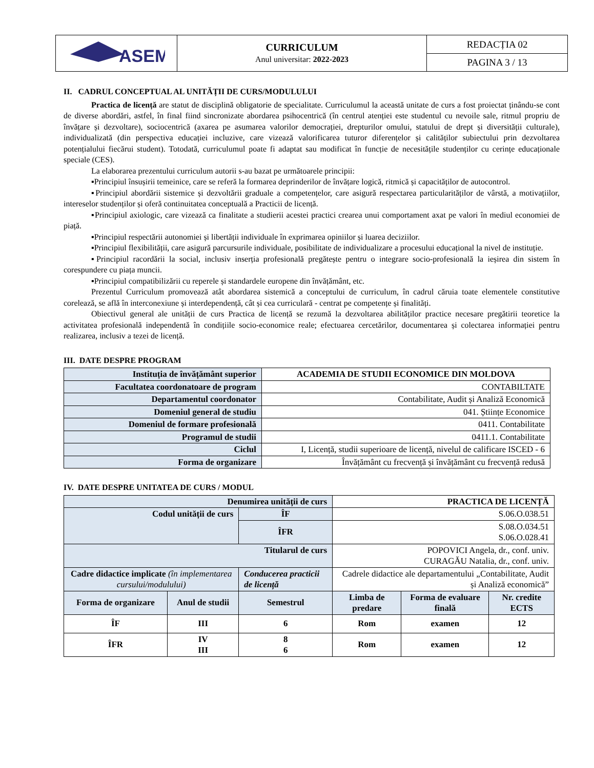| ASEM | CURRICULUM Anul universitar: 2022-2023 | REDACȚIA 02 |
| | | PAGINA 3 / 13 |
II. CADRUL CONCEPTUAL AL UNITĂȚII DE CURS/MODULULUI
Practica de licență are statut de disciplină obligatorie de specialitate. Curriculumul la această unitate de curs a fost proiectat ținându-se cont de diverse abordări, astfel, în final fiind sincronizate abordarea psihocentrică (în centrul atenției este studentul cu nevoile sale, ritmul propriu de învățare și dezvoltare), sociocentrică (axarea pe asumarea valorilor democrației, drepturilor omului, statului de drept și diversității culturale), individualizată (din perspectiva educației incluzive, care vizează valorificarea tuturor diferențelor și calităților subiectului prin dezvoltarea potențialului fiecărui student). Totodată, curriculumul poate fi adaptat sau modificat în funcție de necesitățile studenților cu cerințe educaționale speciale (CES).
La elaborarea prezentului curriculum autorii s-au bazat pe următoarele principii:
▪Principiul însușirii temeinice, care se referă la formarea deprinderilor de învățare logică, ritmică și capacităților de autocontrol.
▪Principiul abordării sistemice și dezvoltării graduale a competențelor, care asigură respectarea particularităților de vârstă, a motivațiilor, intereselor studenților și oferă continuitatea conceptuală a Practicii de licență.
▪Principiul axiologic, care vizează ca finalitate a studierii acestei practici crearea unui comportament axat pe valori în mediul economiei de piață.
▪Principiul respectării autonomiei și libertății individuale în exprimarea opiniilor și luarea deciziilor.
▪Principiul flexibilității, care asigură parcursurile individuale, posibilitate de individualizare a procesului educațional la nivel de instituție.
▪Principiul racordării la social, inclusiv inserția profesională pregătește pentru o integrare socio-profesională la ieșirea din sistem în corespundere cu piața muncii.
▪Principiul compatibilizării cu reperele și standardele europene din învățământ, etc.
Prezentul Curriculum promovează atât abordarea sistemică a conceptului de curriculum, în cadrul căruia toate elementele constitutive corelează, se află în interconexiune și interdependență, cât și cea curriculară - centrat pe competențe și finalități.
Obiectivul general ale unității de curs Practica de licență se rezumă la dezvoltarea abilităților practice necesare pregătirii teoretice la activitatea profesională independentă în condițiile socio-economice reale; efectuarea cercetărilor, documentarea și colectarea informației pentru realizarea, inclusiv a tezei de licență.
III. DATE DESPRE PROGRAM
| Instituția de învățământ superior | ACADEMIA DE STUDII ECONOMICE DIN MOLDOVA |
| Facultatea coordonatoare de program | CONTABILTATE |
| Departamentul coordonator | Contabilitate, Audit și Analiză Economică |
| Domeniul general de studiu | 041. Științe Economice |
| Domeniul de formare profesională | 0411. Contabilitate |
| Programul de studii | 0411.1. Contabilitate |
| Ciclul | I, Licență, studii superioare de licență, nivelul de calificare ISCED - 6 |
| Forma de organizare | Învățământ cu frecvență și învățământ cu frecvență redusă |
IV. DATE DESPRE UNITATEA DE CURS / MODUL
| Denumirea unității de curs | | | | PRACTICA DE LICENȚĂ | | |
| Codul unității de curs | | | ÎF | S.06.O.038.51 | | |
| | | | ÎFR | S.08.O.034.51 S.06.O.028.41 | | |
| Titularul de curs | | | | POPOVICI Angela, dr., conf. univ. CURAGĂU Natalia, dr., conf. univ. | | |
| Cadre didactice implicate (în implementarea cursului/modulului) | | Conducerea practicii de licență | | Cadrele didactice ale departamentului „Contabilitate, Audit și Analiză economică” | | |
| Forma de organizare | Anul de studii | Semestrul | | Limba de predare | Forma de evaluare finală | Nr. credite ECTS |
| ÎF | III | 6 | | Rom | examen | 12 |
| ÎFR | IV III | 8 6 | | Rom | examen | 12 |